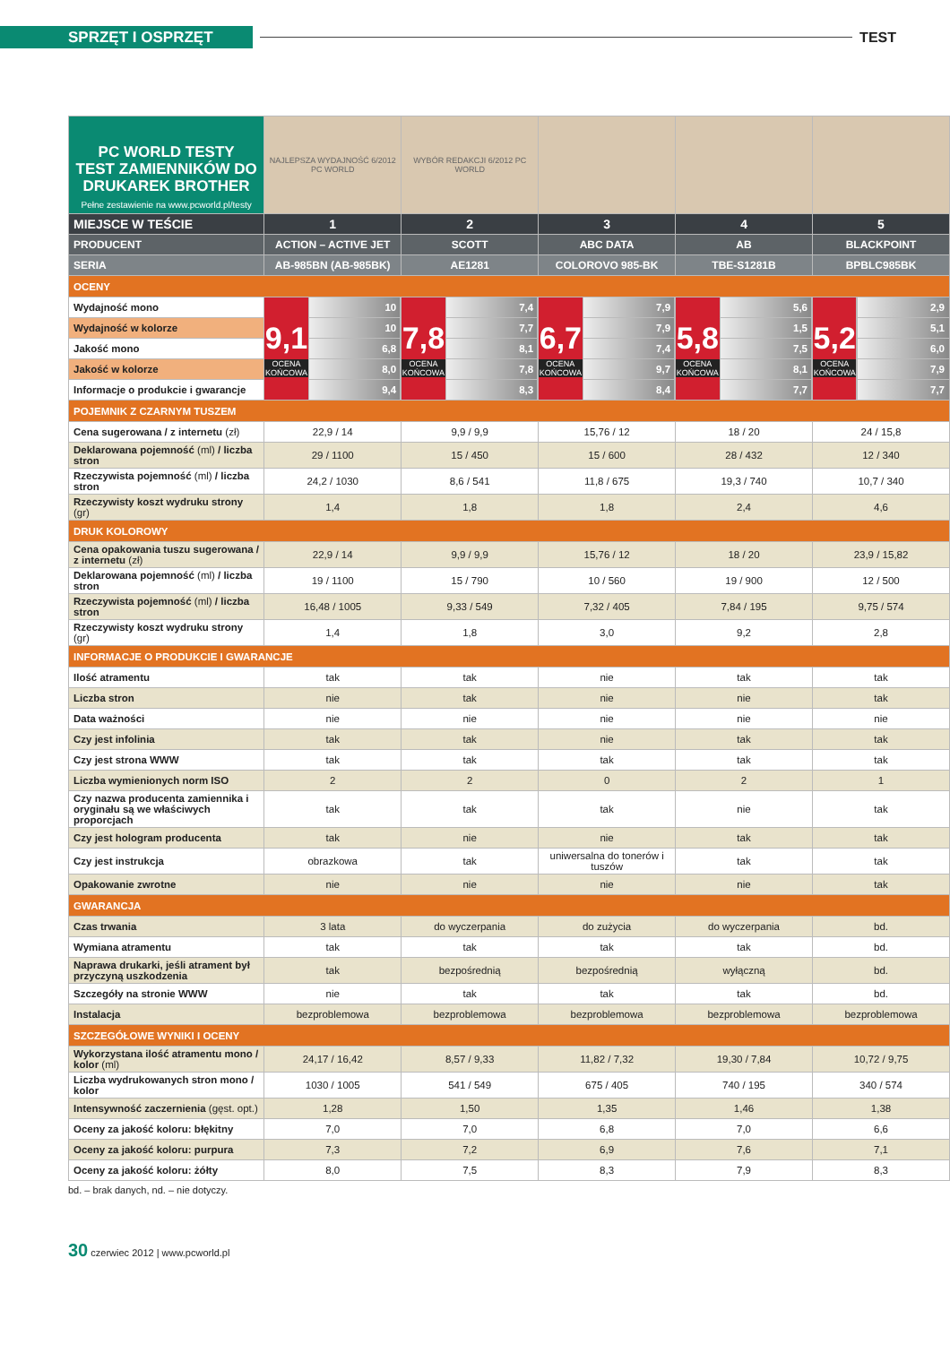SPRZĘT I OSPRZĘT
TEST
| PC WORLD TESTY TEST ZAMIENNIKÓW DO DRUKAREK BROTHER Pełne zestawienie na www.pcworld.pl/testy | NAJLEPSZA WYDAJNOŚĆ 6/2012 PC WORLD | | WYBÓR REDAKCJI 6/2012 PC WORLD | | | | | | | |
| MIEJSCE W TEŚCIE | 1 | | 2 | | 3 | | 4 | | 5 | |
| PRODUCENT | ACTION – ACTIVE JET | | SCOTT | | ABC DATA | | AB | | BLACKPOINT | |
| SERIA | AB-985BN (AB-985BK) | | AE1281 | | COLOROVO 985-BK | | TBE-S1281B | | BPBLC985BK | |
| OCENY | | | | | | | | | | |
| Wydajność mono | 9,1 OCENA KOŃCOWA | 10 | 7,8 OCENA KOŃCOWA | 7,4 | 6,7 OCENA KOŃCOWA | 7,9 | 5,8 OCENA KOŃCOWA | 5,6 | 5,2 OCENA KOŃCOWA | 2,9 |
| Wydajność w kolorze | | 10 | | 7,7 | | 7,9 | | 1,5 | | 5,1 |
| Jakość mono | | 6,8 | | 8,1 | | 7,4 | | 7,5 | | 6,0 |
| Jakość w kolorze | | 8,0 | | 7,8 | | 9,7 | | 8,1 | | 7,9 |
| Informacje o produkcie i gwarancje | | 9,4 | | 8,3 | | 8,4 | | 7,7 | | 7,7 |
| POJEMNIK Z CZARNYM TUSZEM | | | | | | | | | | |
| Cena sugerowana / z internetu (zł) | 22,9 / 14 | | 9,9 / 9,9 | | 15,76 / 12 | | 18 / 20 | | 24 / 15,8 | |
| Deklarowana pojemność (ml) / liczba stron | 29 / 1100 | | 15 / 450 | | 15 / 600 | | 28 / 432 | | 12 / 340 | |
| Rzeczywista pojemność (ml) / liczba stron | 24,2 / 1030 | | 8,6 / 541 | | 11,8 / 675 | | 19,3 / 740 | | 10,7 / 340 | |
| Rzeczywisty koszt wydruku strony (gr) | 1,4 | | 1,8 | | 1,8 | | 2,4 | | 4,6 | |
| DRUK KOLOROWY | | | | | | | | | | |
| Cena opakowania tuszu sugerowana / z internetu (zł) | 22,9 / 14 | | 9,9 / 9,9 | | 15,76 / 12 | | 18 / 20 | | 23,9 / 15,82 | |
| Deklarowana pojemność (ml) / liczba stron | 19 / 1100 | | 15 / 790 | | 10 / 560 | | 19 / 900 | | 12 / 500 | |
| Rzeczywista pojemność (ml) / liczba stron | 16,48 / 1005 | | 9,33 / 549 | | 7,32 / 405 | | 7,84 / 195 | | 9,75 / 574 | |
| Rzeczywisty koszt wydruku strony (gr) | 1,4 | | 1,8 | | 3,0 | | 9,2 | | 2,8 | |
| INFORMACJE O PRODUKCIE I GWARANCJE | | | | | | | | | | |
| Ilość atramentu | tak | | tak | | nie | | tak | | tak | |
| Liczba stron | nie | | tak | | nie | | nie | | tak | |
| Data ważności | nie | | nie | | nie | | nie | | nie | |
| Czy jest infolinia | tak | | tak | | nie | | tak | | tak | |
| Czy jest strona WWW | tak | | tak | | tak | | tak | | tak | |
| Liczba wymienionych norm ISO | 2 | | 2 | | 0 | | 2 | | 1 | |
| Czy nazwa producenta zamiennika i oryginału są we właściwych proporcjach | tak | | tak | | tak | | nie | | tak | |
| Czy jest hologram producenta | tak | | nie | | nie | | tak | | tak | |
| Czy jest instrukcja | obrazkowa | | tak | | uniwersalna do tonerów i tuszów | | tak | | tak | |
| Opakowanie zwrotne | nie | | nie | | nie | | nie | | tak | |
| GWARANCJA | | | | | | | | | | |
| Czas trwania | 3 lata | | do wyczerpania | | do zużycia | | do wyczerpania | | bd. | |
| Wymiana atramentu | tak | | tak | | tak | | tak | | bd. | |
| Naprawa drukarki, jeśli atrament był przyczyną uszkodzenia | tak | | bezpośrednią | | bezpośrednią | | wyłączną | | bd. | |
| Szczegóły na stronie WWW | nie | | tak | | tak | | tak | | bd. | |
| Instalacja | bezproblemowa | | bezproblemowa | | bezproblemowa | | bezproblemowa | | bezproblemowa | |
| SZCZEGÓŁOWE WYNIKI I OCENY | | | | | | | | | | |
| Wykorzystana ilość atramentu mono / kolor (ml) | 24,17 / 16,42 | | 8,57 / 9,33 | | 11,82 / 7,32 | | 19,30 / 7,84 | | 10,72 / 9,75 | |
| Liczba wydrukowanych stron mono / kolor | 1030 / 1005 | | 541 / 549 | | 675 / 405 | | 740 / 195 | | 340 / 574 | |
| Intensywność zaczernienia (gęst. opt.) | 1,28 | | 1,50 | | 1,35 | | 1,46 | | 1,38 | |
| Oceny za jakość koloru: błękitny | 7,0 | | 7,0 | | 6,8 | | 7,0 | | 6,6 | |
| Oceny za jakość koloru: purpura | 7,3 | | 7,2 | | 6,9 | | 7,6 | | 7,1 | |
| Oceny za jakość koloru: żółty | 8,0 | | 7,5 | | 8,3 | | 7,9 | | 8,3 | |
bd. – brak danych, nd. – nie dotyczy.
30 czerwiec 2012 | www.pcworld.pl